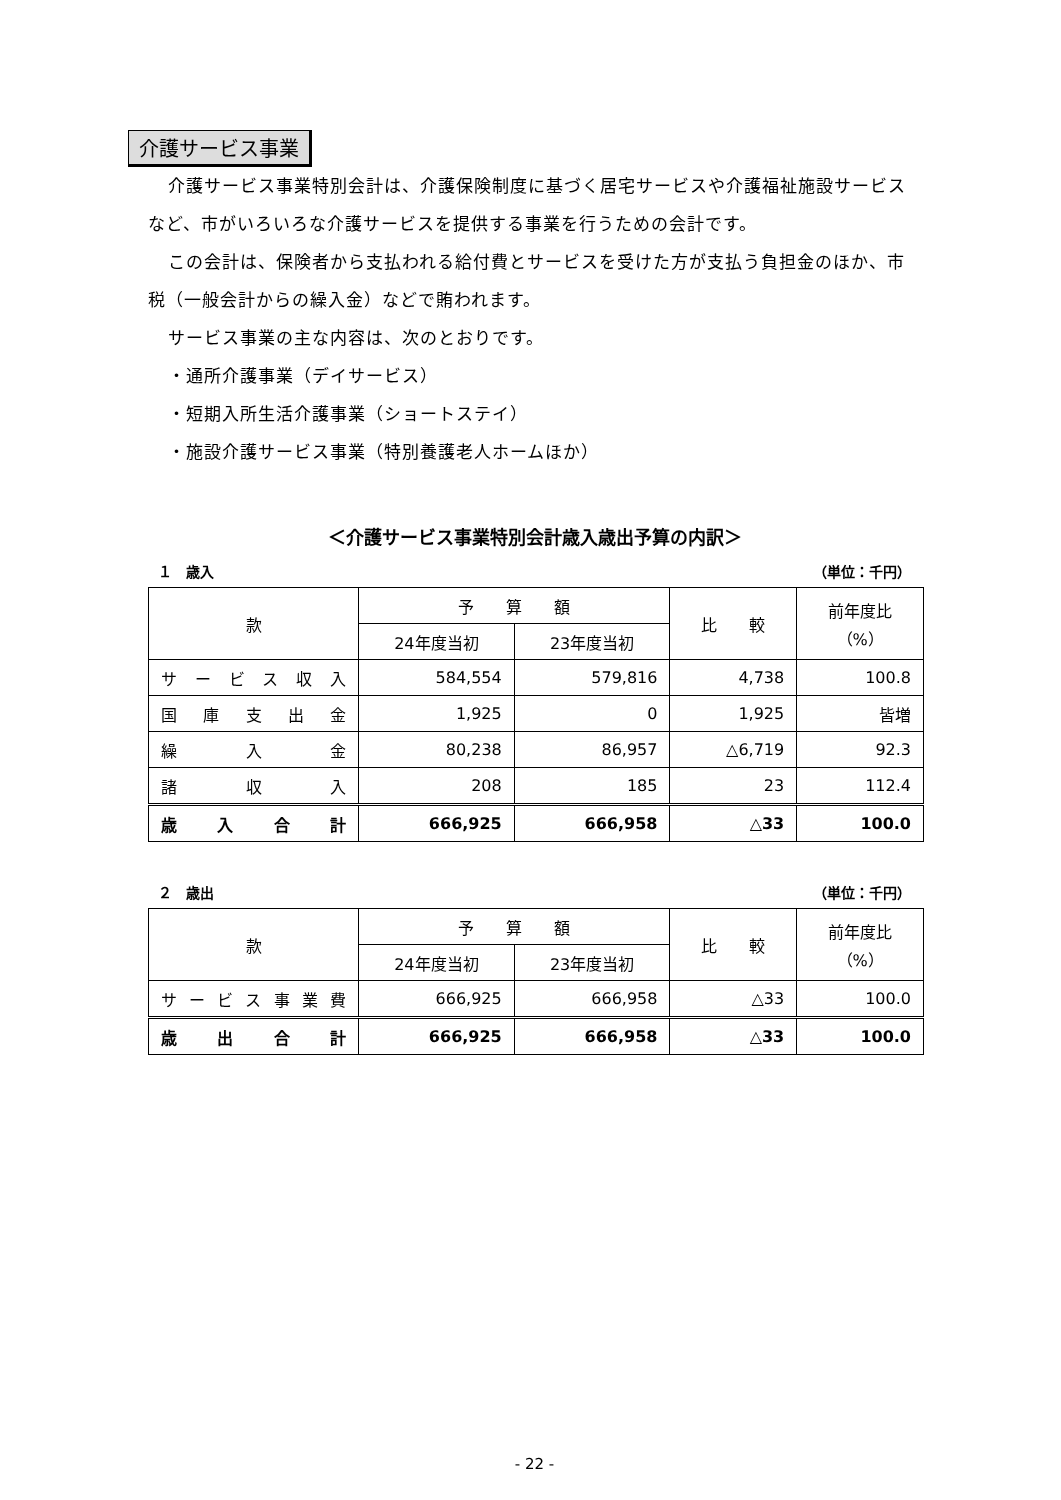介護サービス事業
介護サービス事業特別会計は、介護保険制度に基づく居宅サービスや介護福祉施設サービスなど、市がいろいろな介護サービスを提供する事業を行うための会計です。
この会計は、保険者から支払われる給付費とサービスを受けた方が支払う負担金のほか、市税（一般会計からの繰入金）などで賄われます。
サービス事業の主な内容は、次のとおりです。
・通所介護事業（デイサービス）
・短期入所生活介護事業（ショートステイ）
・施設介護サービス事業（特別養護老人ホームほか）
＜介護サービス事業特別会計歳入歳出予算の内訳＞
１　歳入 （単位：千円）
| 款 | 予 算 額 | | 比 較 | 前年度比 （%） |
| --- | --- | --- | --- | --- |
| | 24年度当初 | 23年度当初 | | |
| サービス収入 | 584,554 | 579,816 | 4,738 | 100.8 |
| 国庫支出金 | 1,925 | 0 | 1,925 | 皆増 |
| 繰入金 | 80,238 | 86,957 | △6,719 | 92.3 |
| 諸収入 | 208 | 185 | 23 | 112.4 |
| 歳入合計 | 666,925 | 666,958 | △33 | 100.0 |
２　歳出 （単位：千円）
| 款 | 予 算 額 | | 比 較 | 前年度比 （%） |
| --- | --- | --- | --- | --- |
| | 24年度当初 | 23年度当初 | | |
| サービス事業費 | 666,925 | 666,958 | △33 | 100.0 |
| 歳出合計 | 666,925 | 666,958 | △33 | 100.0 |
- 22 -